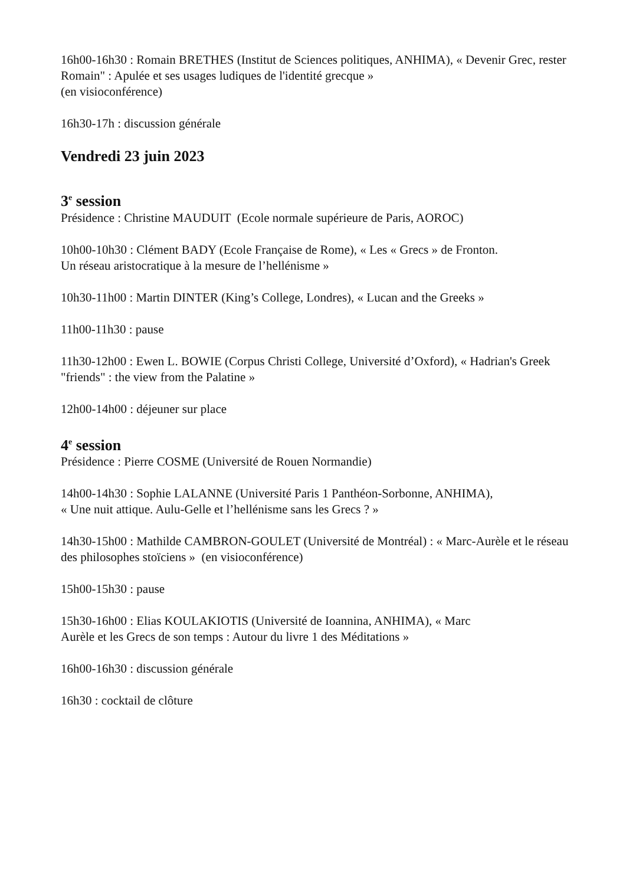16h00-16h30 : Romain BRETHES (Institut de Sciences politiques, ANHIMA), « Devenir Grec, rester Romain" : Apulée et ses usages ludiques de l'identité grecque »
(en visioconférence)
16h30-17h : discussion générale
Vendredi 23 juin 2023
3<sup>e</sup> session
Présidence : Christine MAUDUIT (Ecole normale supérieure de Paris, AOROC)
10h00-10h30 : Clément BADY (Ecole Française de Rome), « Les « Grecs » de Fronton.
Un réseau aristocratique à la mesure de l’hellénisme »
10h30-11h00 : Martin DINTER (King’s College, Londres), « Lucan and the Greeks »
11h00-11h30 : pause
11h30-12h00 : Ewen L. BOWIE (Corpus Christi College, Université d’Oxford), « Hadrian's Greek "friends" : the view from the Palatine »
12h00-14h00 : déjeuner sur place
4<sup>e</sup> session
Présidence : Pierre COSME (Université de Rouen Normandie)
14h00-14h30 : Sophie LALANNE (Université Paris 1 Panthéon-Sorbonne, ANHIMA),
« Une nuit attique. Aulu-Gelle et l’hellénisme sans les Grecs ? »
14h30-15h00 : Mathilde CAMBRON-GOULET (Université de Montréal) : « Marc-Aurèle et le réseau des philosophes stoïciens » (en visioconférence)
15h00-15h30 : pause
15h30-16h00 : Elias KOULAKIOTIS (Université de Ioannina, ANHIMA), « Marc
Aurèle et les Grecs de son temps : Autour du livre 1 des Méditations »
16h00-16h30 : discussion générale
16h30 : cocktail de clôture